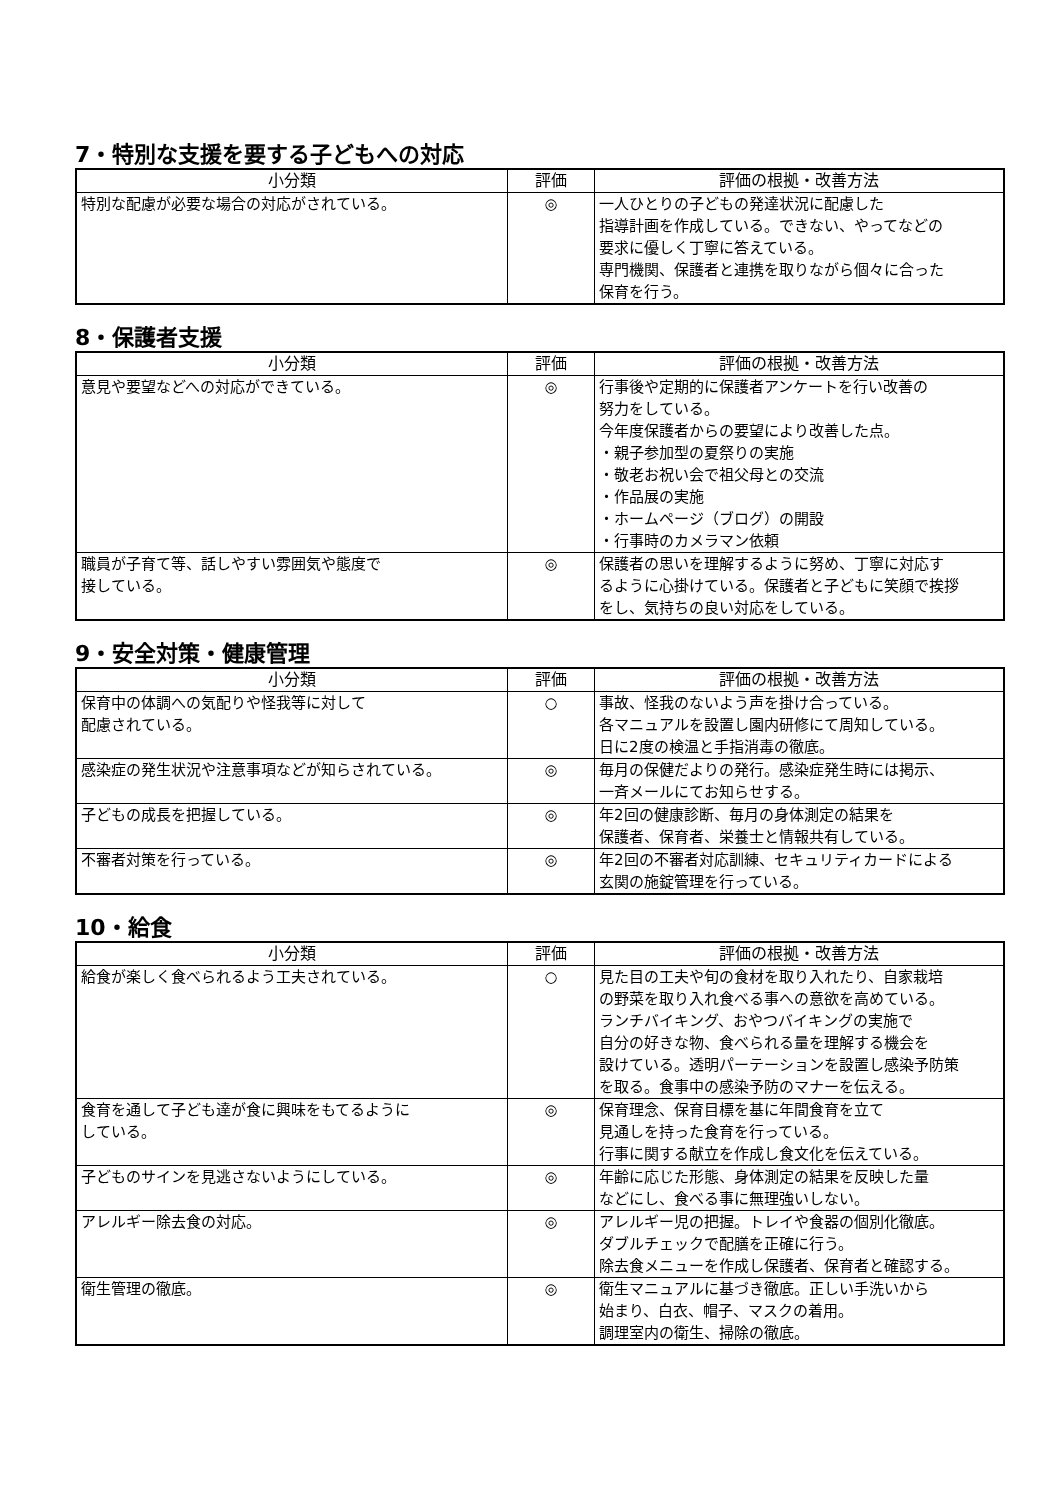7・特別な支援を要する子どもへの対応
| 小分類 | 評価 | 評価の根拠・改善方法 |
| --- | --- | --- |
| 特別な配慮が必要な場合の対応がされている。 | ◎ | 一人ひとりの子どもの発達状況に配慮した 指導計画を作成している。できない、やってなどの 要求に優しく丁寧に答えている。 専門機関、保護者と連携を取りながら個々に合った 保育を行う。 |
8・保護者支援
| 小分類 | 評価 | 評価の根拠・改善方法 |
| --- | --- | --- |
| 意見や要望などへの対応ができている。 | ◎ | 行事後や定期的に保護者アンケートを行い改善の 努力をしている。 今年度保護者からの要望により改善した点。 ・親子参加型の夏祭りの実施 ・敬老お祝い会で祖父母との交流 ・作品展の実施 ・ホームページ（ブログ）の開設 ・行事時のカメラマン依頼 |
| 職員が子育て等、話しやすい雰囲気や態度で 接している。 | ◎ | 保護者の思いを理解するように努め、丁寧に対応す るように心掛けている。保護者と子どもに笑顔で挨拶 をし、気持ちの良い対応をしている。 |
9・安全対策・健康管理
| 小分類 | 評価 | 評価の根拠・改善方法 |
| --- | --- | --- |
| 保育中の体調への気配りや怪我等に対して 配慮されている。 | ○ | 事故、怪我のないよう声を掛け合っている。 各マニュアルを設置し園内研修にて周知している。 日に2度の検温と手指消毒の徹底。 |
| 感染症の発生状況や注意事項などが知らされている。 | ◎ | 毎月の保健だよりの発行。感染症発生時には掲示、 一斉メールにてお知らせする。 |
| 子どもの成長を把握している。 | ◎ | 年2回の健康診断、毎月の身体測定の結果を 保護者、保育者、栄養士と情報共有している。 |
| 不審者対策を行っている。 | ◎ | 年2回の不審者対応訓練、セキュリティカードによる 玄関の施錠管理を行っている。 |
10・給食
| 小分類 | 評価 | 評価の根拠・改善方法 |
| --- | --- | --- |
| 給食が楽しく食べられるよう工夫されている。 | ○ | 見た目の工夫や旬の食材を取り入れたり、自家栽培 の野菜を取り入れ食べる事への意欲を高めている。 ランチバイキング、おやつバイキングの実施で 自分の好きな物、食べられる量を理解する機会を 設けている。透明パーテーションを設置し感染予防策 を取る。食事中の感染予防のマナーを伝える。 |
| 食育を通して子ども達が食に興味をもてるように している。 | ◎ | 保育理念、保育目標を基に年間食育を立て 見通しを持った食育を行っている。 行事に関する献立を作成し食文化を伝えている。 |
| 子どものサインを見逃さないようにしている。 | ◎ | 年齢に応じた形態、身体測定の結果を反映した量 などにし、食べる事に無理強いしない。 |
| アレルギー除去食の対応。 | ◎ | アレルギー児の把握。トレイや食器の個別化徹底。 ダブルチェックで配膳を正確に行う。 除去食メニューを作成し保護者、保育者と確認する。 |
| 衛生管理の徹底。 | ◎ | 衛生マニュアルに基づき徹底。正しい手洗いから 始まり、白衣、帽子、マスクの着用。 調理室内の衛生、掃除の徹底。 |